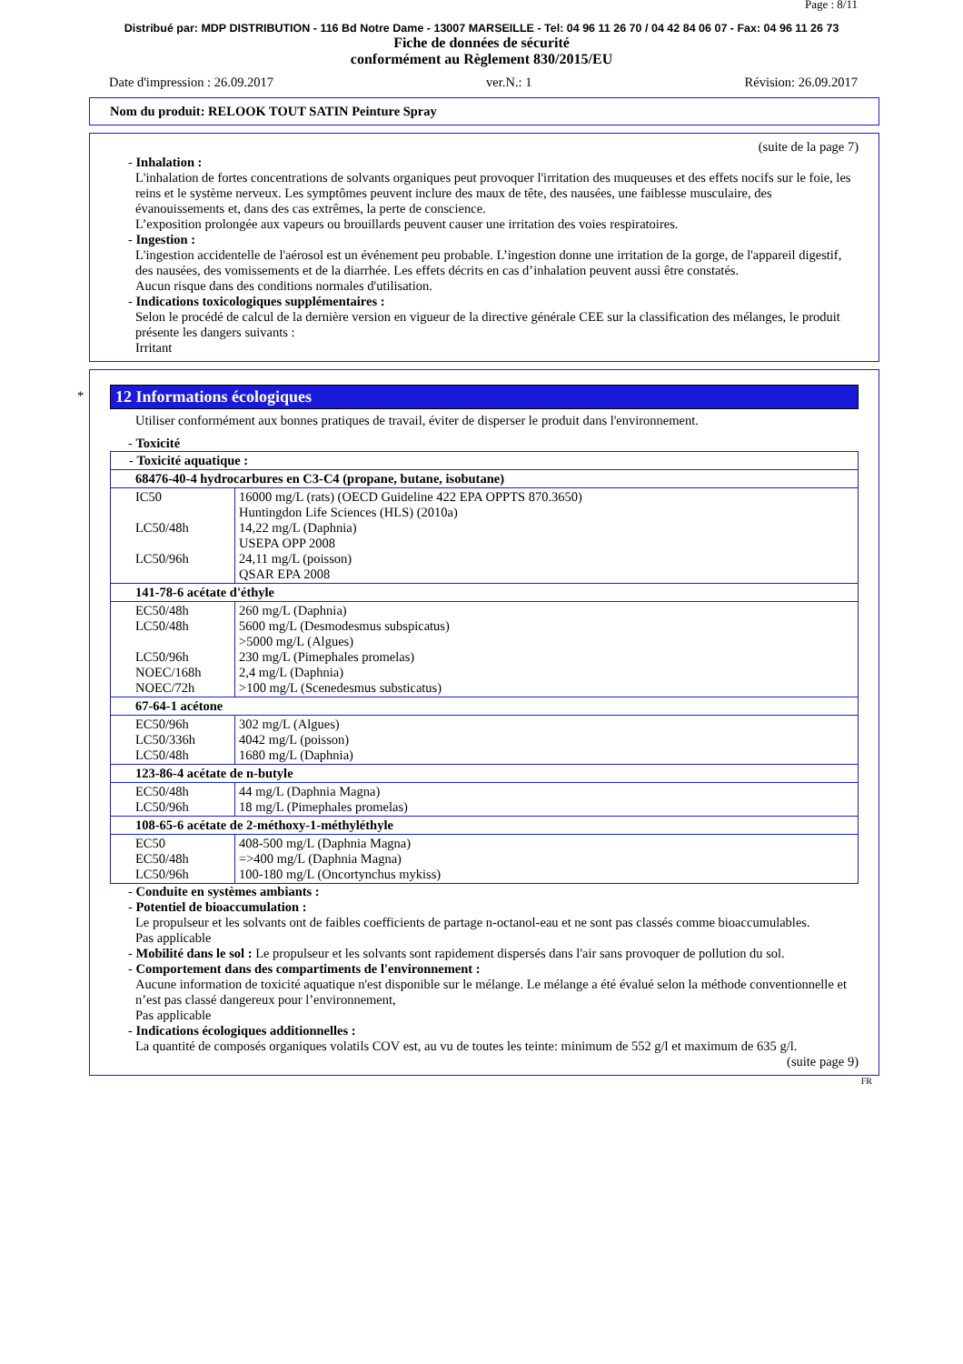Page : 8/11
Distribué par: MDP DISTRIBUTION - 116 Bd Notre Dame - 13007 MARSEILLE - Tel: 04 96 11 26 70 / 04 42 84 06 07 - Fax: 04 96 11 26 73
Fiche de données de sécurité
conformément au Règlement 830/2015/EU
Date d'impression : 26.09.2017 ver.N.: 1 Révision: 26.09.2017
Nom du produit: RELOOK TOUT SATIN Peinture Spray
(suite de la page 7)
- Inhalation :
L'inhalation de fortes concentrations de solvants organiques peut provoquer l'irritation des muqueuses et des effets nocifs sur le foie, les reins et le système nerveux. Les symptômes peuvent inclure des maux de tête, des nausées, une faiblesse musculaire, des évanouissements et, dans des cas extrêmes, la perte de conscience.
L’exposition prolongée aux vapeurs ou brouillards peuvent causer une irritation des voies respiratoires.
- Ingestion :
L'ingestion accidentelle de l'aérosol est un événement peu probable. L’ingestion donne une irritation de la gorge, de l'appareil digestif, des nausées, des vomissements et de la diarrhée. Les effets décrits en cas d’inhalation peuvent aussi être constatés.
Aucun risque dans des conditions normales d'utilisation.
- Indications toxicologiques supplémentaires :
Selon le procédé de calcul de la dernière version en vigueur de la directive générale CEE sur la classification des mélanges, le produit présente les dangers suivants :
Irritant
*
12 Informations écologiques
Utiliser conformément aux bonnes pratiques de travail, éviter de disperser le produit dans l'environnement.
- Toxicité
| - Toxicité aquatique : | |
| 68476-40-4 hydrocarbures en C3-C4 (propane, butane, isobutane) | |
| IC50 LC50/48h LC50/96h | 16000 mg/L (rats) (OECD Guideline 422 EPA OPPTS 870.3650) Huntingdon Life Sciences (HLS) (2010a) 14,22 mg/L (Daphnia) USEPA OPP 2008 24,11 mg/L (poisson) QSAR EPA 2008 |
| 141-78-6 acétate d'éthyle | |
| EC50/48h LC50/48h LC50/96h NOEC/168h NOEC/72h | 260 mg/L (Daphnia) 5600 mg/L (Desmodesmus subspicatus) >5000 mg/L (Algues) 230 mg/L (Pimephales promelas) 2,4 mg/L (Daphnia) >100 mg/L (Scenedesmus substicatus) |
| 67-64-1 acétone | |
| EC50/96h LC50/336h LC50/48h | 302 mg/L (Algues) 4042 mg/L (poisson) 1680 mg/L (Daphnia) |
| 123-86-4 acétate de n-butyle | |
| EC50/48h LC50/96h | 44 mg/L (Daphnia Magna) 18 mg/L (Pimephales promelas) |
| 108-65-6 acétate de 2-méthoxy-1-méthyléthyle | |
| EC50 EC50/48h LC50/96h | 408-500 mg/L (Daphnia Magna) =>400 mg/L (Daphnia Magna) 100-180 mg/L (Oncortynchus mykiss) |
- Conduite en systèmes ambiants :
- Potentiel de bioaccumulation :
Le propulseur et les solvants ont de faibles coefficients de partage n-octanol-eau et ne sont pas classés comme bioaccumulables.
Pas applicable
- Mobilité dans le sol : Le propulseur et les solvants sont rapidement dispersés dans l'air sans provoquer de pollution du sol.
- Comportement dans des compartiments de l'environnement :
Aucune information de toxicité aquatique n'est disponible sur le mélange. Le mélange a été évalué selon la méthode conventionnelle et n’est pas classé dangereux pour l’environnement,
Pas applicable
- Indications écologiques additionnelles :
La quantité de composés organiques volatils COV est, au vu de toutes les teinte: minimum de 552 g/l et maximum de 635 g/l.
(suite page 9)
FR